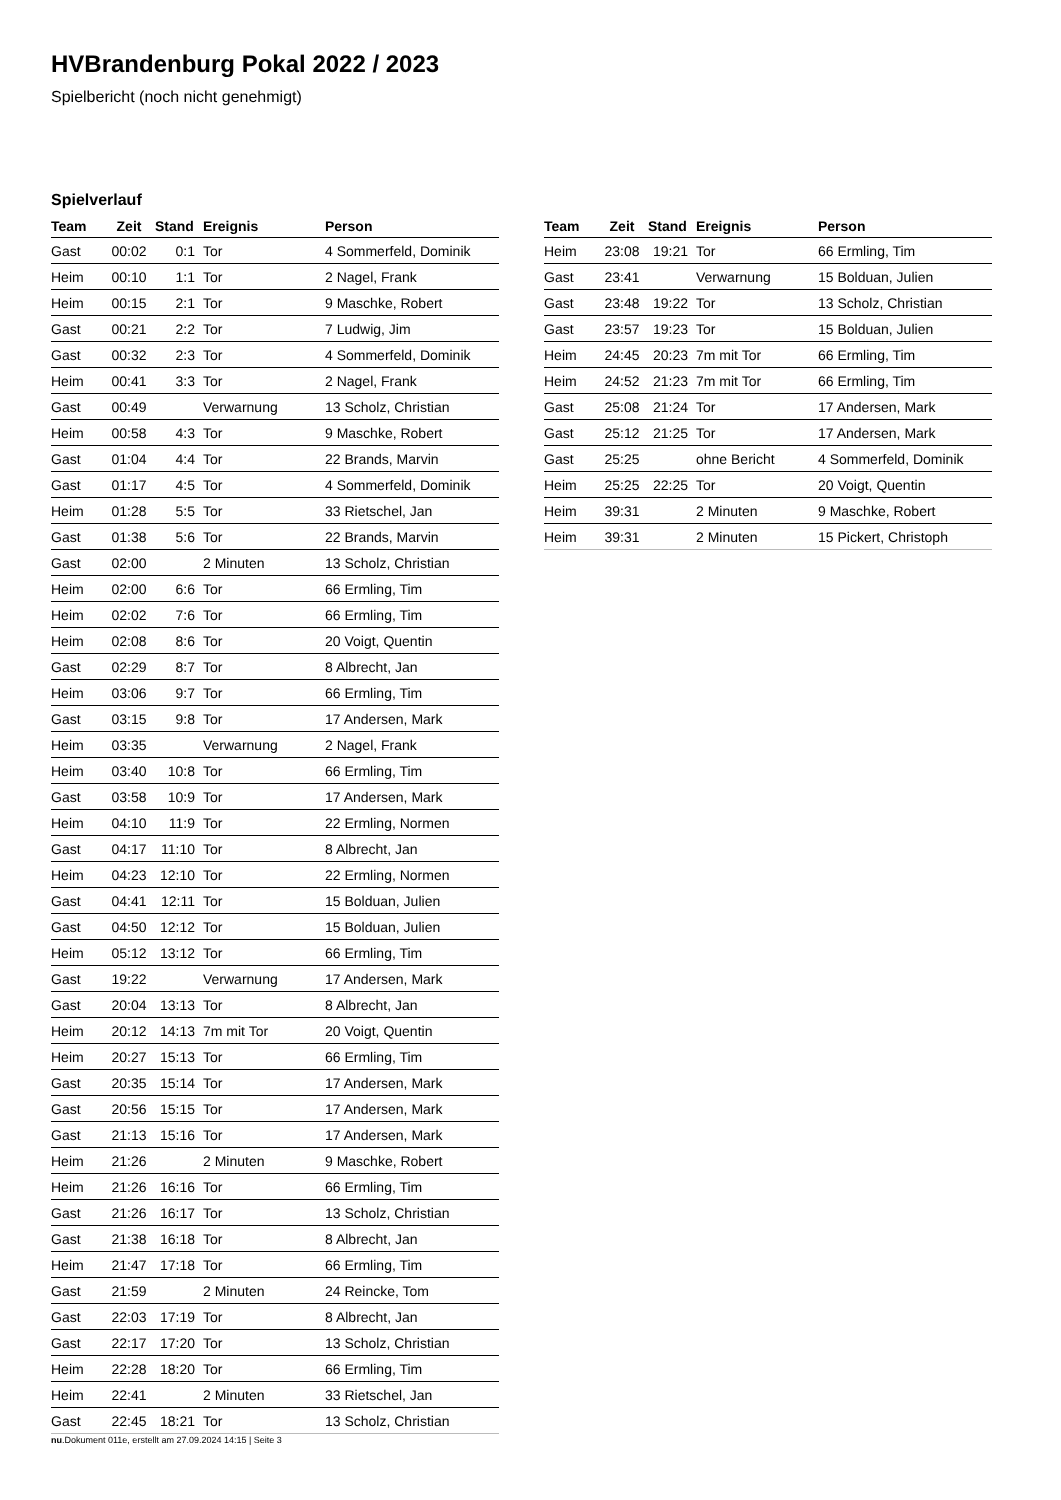HVBrandenburg Pokal 2022 / 2023
Spielbericht (noch nicht genehmigt)
Spielverlauf
| Team | Zeit | Stand | Ereignis | Person |
| --- | --- | --- | --- | --- |
| Gast | 00:02 | 0:1 | Tor | 4 Sommerfeld, Dominik |
| Heim | 00:10 | 1:1 | Tor | 2 Nagel, Frank |
| Heim | 00:15 | 2:1 | Tor | 9 Maschke, Robert |
| Gast | 00:21 | 2:2 | Tor | 7 Ludwig, Jim |
| Gast | 00:32 | 2:3 | Tor | 4 Sommerfeld, Dominik |
| Heim | 00:41 | 3:3 | Tor | 2 Nagel, Frank |
| Gast | 00:49 | | Verwarnung | 13 Scholz, Christian |
| Heim | 00:58 | 4:3 | Tor | 9 Maschke, Robert |
| Gast | 01:04 | 4:4 | Tor | 22 Brands, Marvin |
| Gast | 01:17 | 4:5 | Tor | 4 Sommerfeld, Dominik |
| Heim | 01:28 | 5:5 | Tor | 33 Rietschel, Jan |
| Gast | 01:38 | 5:6 | Tor | 22 Brands, Marvin |
| Gast | 02:00 | | 2 Minuten | 13 Scholz, Christian |
| Heim | 02:00 | 6:6 | Tor | 66 Ermling, Tim |
| Heim | 02:02 | 7:6 | Tor | 66 Ermling, Tim |
| Heim | 02:08 | 8:6 | Tor | 20 Voigt, Quentin |
| Gast | 02:29 | 8:7 | Tor | 8 Albrecht, Jan |
| Heim | 03:06 | 9:7 | Tor | 66 Ermling, Tim |
| Gast | 03:15 | 9:8 | Tor | 17 Andersen, Mark |
| Heim | 03:35 | | Verwarnung | 2 Nagel, Frank |
| Heim | 03:40 | 10:8 | Tor | 66 Ermling, Tim |
| Gast | 03:58 | 10:9 | Tor | 17 Andersen, Mark |
| Heim | 04:10 | 11:9 | Tor | 22 Ermling, Normen |
| Gast | 04:17 | 11:10 | Tor | 8 Albrecht, Jan |
| Heim | 04:23 | 12:10 | Tor | 22 Ermling, Normen |
| Gast | 04:41 | 12:11 | Tor | 15 Bolduan, Julien |
| Gast | 04:50 | 12:12 | Tor | 15 Bolduan, Julien |
| Heim | 05:12 | 13:12 | Tor | 66 Ermling, Tim |
| Gast | 19:22 | | Verwarnung | 17 Andersen, Mark |
| Gast | 20:04 | 13:13 | Tor | 8 Albrecht, Jan |
| Heim | 20:12 | 14:13 | 7m mit Tor | 20 Voigt, Quentin |
| Heim | 20:27 | 15:13 | Tor | 66 Ermling, Tim |
| Gast | 20:35 | 15:14 | Tor | 17 Andersen, Mark |
| Gast | 20:56 | 15:15 | Tor | 17 Andersen, Mark |
| Gast | 21:13 | 15:16 | Tor | 17 Andersen, Mark |
| Heim | 21:26 | | 2 Minuten | 9 Maschke, Robert |
| Heim | 21:26 | 16:16 | Tor | 66 Ermling, Tim |
| Gast | 21:26 | 16:17 | Tor | 13 Scholz, Christian |
| Gast | 21:38 | 16:18 | Tor | 8 Albrecht, Jan |
| Heim | 21:47 | 17:18 | Tor | 66 Ermling, Tim |
| Gast | 21:59 | | 2 Minuten | 24 Reincke, Tom |
| Gast | 22:03 | 17:19 | Tor | 8 Albrecht, Jan |
| Gast | 22:17 | 17:20 | Tor | 13 Scholz, Christian |
| Heim | 22:28 | 18:20 | Tor | 66 Ermling, Tim |
| Heim | 22:41 | | 2 Minuten | 33 Rietschel, Jan |
| Gast | 22:45 | 18:21 | Tor | 13 Scholz, Christian |
| Team | Zeit | Stand | Ereignis | Person |
| --- | --- | --- | --- | --- |
| Heim | 23:08 | 19:21 | Tor | 66 Ermling, Tim |
| Gast | 23:41 | | Verwarnung | 15 Bolduan, Julien |
| Gast | 23:48 | 19:22 | Tor | 13 Scholz, Christian |
| Gast | 23:57 | 19:23 | Tor | 15 Bolduan, Julien |
| Heim | 24:45 | 20:23 | 7m mit Tor | 66 Ermling, Tim |
| Heim | 24:52 | 21:23 | 7m mit Tor | 66 Ermling, Tim |
| Gast | 25:08 | 21:24 | Tor | 17 Andersen, Mark |
| Gast | 25:12 | 21:25 | Tor | 17 Andersen, Mark |
| Gast | 25:25 | | ohne Bericht | 4 Sommerfeld, Dominik |
| Heim | 25:25 | 22:25 | Tor | 20 Voigt, Quentin |
| Heim | 39:31 | | 2 Minuten | 9 Maschke, Robert |
| Heim | 39:31 | | 2 Minuten | 15 Pickert, Christoph |
nu.Dokument 011e, erstellt am 27.09.2024 14:15 | Seite 3